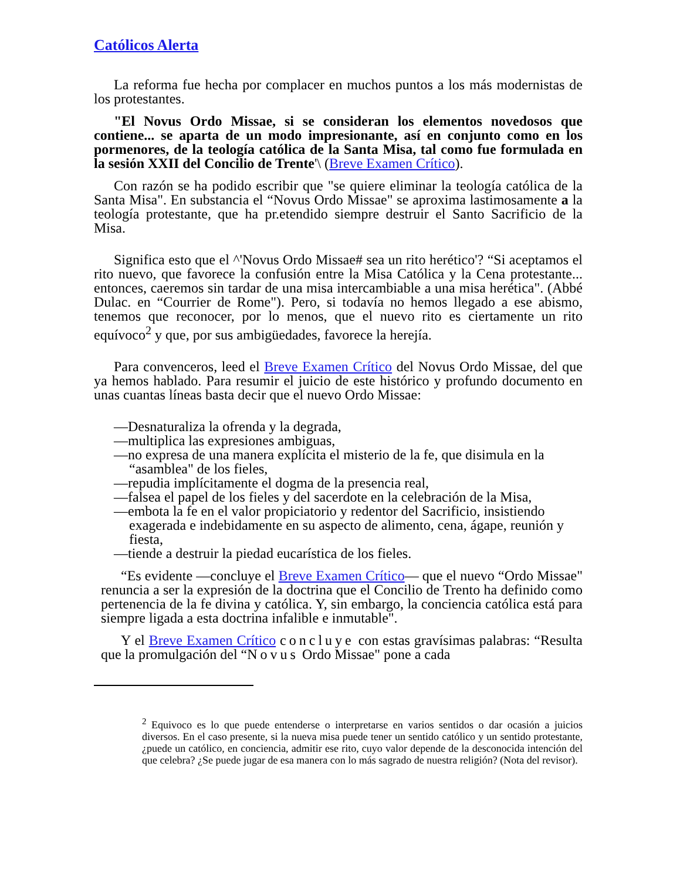Católicos Alerta
La reforma fue hecha por complacer en muchos puntos a los más modernistas de los protestantes.
"El Novus Ordo Missae, si se consideran los elementos novedosos que contiene... se aparta de un modo impresionante, así en conjunto como en los pormenores, de la teología católica de la Santa Misa, tal como fue formulada en la sesión XXII del Concilio de Trente'\ (Breve Examen Crítico).
Con razón se ha podido escribir que "se quiere eliminar la teología católica de la Santa Misa". En substancia el “Novus Ordo Missae" se aproxima lastimosamente a la teología protestante, que ha pr.etendido siempre destruir el Santo Sacrificio de la Misa.
Significa esto que el ^'Novus Ordo Missae# sea un rito herético'? “Si aceptamos el rito nuevo, que favorece la confusión entre la Misa Católica y la Cena protestante... entonces, caeremos sin tardar de una misa intercambiable a una misa herética". (Abbé Dulac. en “Courrier de Rome"). Pero, si todavía no hemos llegado a ese abismo, tenemos que reconocer, por lo menos, que el nuevo rito es ciertamente un rito equívoco<sup>2</sup> y que, por sus ambigüedades, favorece la herejía.
Para convenceros, leed el Breve Examen Crítico del Novus Ordo Missae, del que ya hemos hablado. Para resumir el juicio de este histórico y profundo documento en unas cuantas líneas basta decir que el nuevo Ordo Missae:
—Desnaturaliza la ofrenda y la degrada,
—multiplica las expresiones ambiguas,
—no expresa de una manera explícita el misterio de la fe, que disimula en la “asamblea" de los fieles,
—repudia implícitamente el dogma de la presencia real,
—falsea el papel de los fieles y del sacerdote en la celebración de la Misa,
—embota la fe en el valor propiciatorio y redentor del Sacrificio, insistiendo exagerada e indebidamente en su aspecto de alimento, cena, ágape, reunión y fiesta,
—tiende a destruir la piedad eucarística de los fieles.
“Es evidente —concluye el Breve Examen Crítico— que el nuevo “Ordo Missae" renuncia a ser la expresión de la doctrina que el Concilio de Trento ha definido como pertenencia de la fe divina y católica. Y, sin embargo, la conciencia católica está para siempre ligada a esta doctrina infalible e inmutable".
Y el Breve Examen Crítico concluye con estas gravísimas palabras: “Resulta que la promulgación del “Novus Ordo Missae" pone a cada
<sup>2</sup> Equivoco es lo que puede entenderse o interpretarse en varios sentidos o dar ocasión a juicios diversos. En el caso presente, si la nueva misa puede tener un sentido católico y un sentido protestante, ¿puede un católico, en conciencia, admitir ese rito, cuyo valor depende de la desconocida intención del que celebra? ¿Se puede jugar de esa manera con lo más sagrado de nuestra religión? (Nota del revisor).